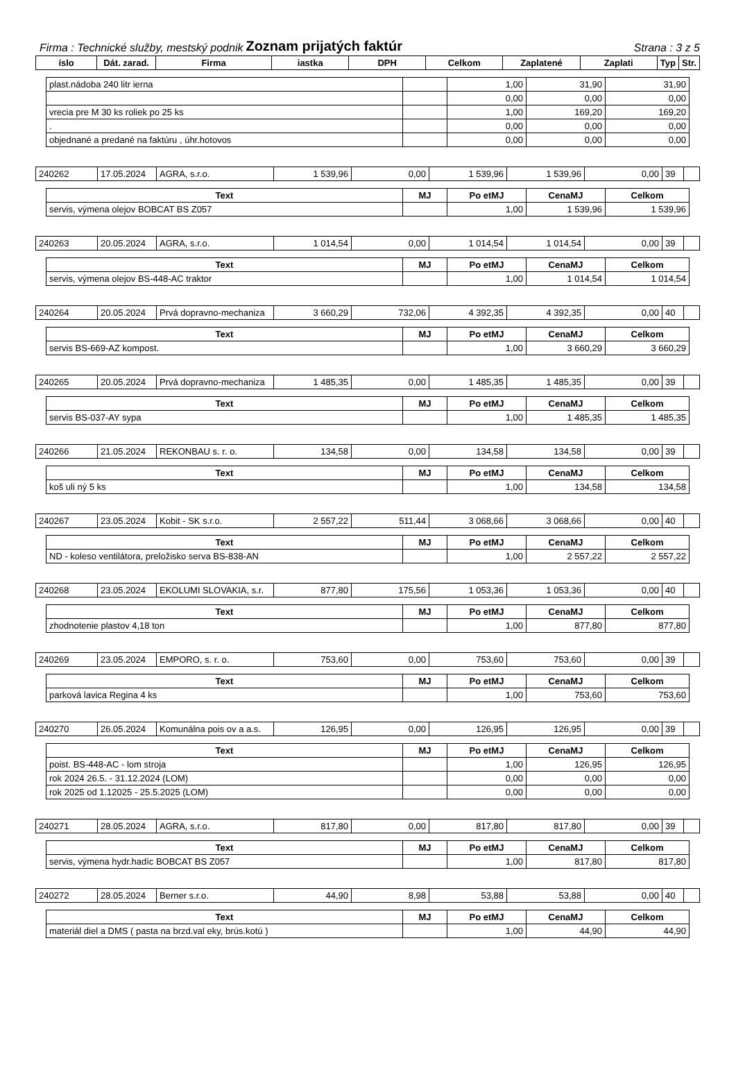Firma : Technické služby, mestský podnik Zoznam prijatých faktúr Strana : 3 z 5
| íslo | Dát. zarad. | Firma | iastka | DPH | Celkom | Zaplatené | Zaplati | Typ | Str. |
| --- | --- | --- | --- | --- | --- | --- | --- | --- | --- |
| plast.nádoba 240 litr ierna | | 1,00 | 31,90 | 31,90 |
| | | 0,00 | 0,00 | 0,00 |
| vrecia pre M 30 ks roliek po 25 ks | | 1,00 | 169,20 | 169,20 |
| . | | 0,00 | 0,00 | 0,00 |
| objednané a predané na faktúru , úhr.hotovos | | 0,00 | 0,00 | 0,00 |
| 240262 | 17.05.2024 | AGRA, s.r.o. | 1 539,96 | 0,00 | 1 539,96 | 1 539,96 | 0,00 | 39 | |
| Text | MJ | Po etMJ | CenaMJ | Celkom |
| --- | --- | --- | --- | --- |
| servis, výmena olejov BOBCAT BS Z057 | | 1,00 | 1 539,96 | 1 539,96 |
| 240263 | 20.05.2024 | AGRA, s.r.o. | 1 014,54 | 0,00 | 1 014,54 | 1 014,54 | 0,00 | 39 | |
| Text | MJ | Po etMJ | CenaMJ | Celkom |
| --- | --- | --- | --- | --- |
| servis, výmena olejov BS-448-AC traktor | | 1,00 | 1 014,54 | 1 014,54 |
| 240264 | 20.05.2024 | Prvá dopravno-mechaniza | 3 660,29 | 732,06 | 4 392,35 | 4 392,35 | 0,00 | 40 | |
| Text | MJ | Po etMJ | CenaMJ | Celkom |
| --- | --- | --- | --- | --- |
| servis BS-669-AZ kompost. | | 1,00 | 3 660,29 | 3 660,29 |
| 240265 | 20.05.2024 | Prvá dopravno-mechaniza | 1 485,35 | 0,00 | 1 485,35 | 1 485,35 | 0,00 | 39 | |
| Text | MJ | Po etMJ | CenaMJ | Celkom |
| --- | --- | --- | --- | --- |
| servis BS-037-AY sypa | | 1,00 | 1 485,35 | 1 485,35 |
| 240266 | 21.05.2024 | REKONBAU s. r. o. | 134,58 | 0,00 | 134,58 | 134,58 | 0,00 | 39 | |
| Text | MJ | Po etMJ | CenaMJ | Celkom |
| --- | --- | --- | --- | --- |
| koš uli ný 5 ks | | 1,00 | 134,58 | 134,58 |
| 240267 | 23.05.2024 | Kobit - SK s.r.o. | 2 557,22 | 511,44 | 3 068,66 | 3 068,66 | 0,00 | 40 | |
| Text | MJ | Po etMJ | CenaMJ | Celkom |
| --- | --- | --- | --- | --- |
| ND - koleso ventilátora, preložisko serva BS-838-AN | | 1,00 | 2 557,22 | 2 557,22 |
| 240268 | 23.05.2024 | EKOLUMI SLOVAKIA, s.r. | 877,80 | 175,56 | 1 053,36 | 1 053,36 | 0,00 | 40 | |
| Text | MJ | Po etMJ | CenaMJ | Celkom |
| --- | --- | --- | --- | --- |
| zhodnotenie plastov 4,18 ton | | 1,00 | 877,80 | 877,80 |
| 240269 | 23.05.2024 | EMPORO, s. r. o. | 753,60 | 0,00 | 753,60 | 753,60 | 0,00 | 39 | |
| Text | MJ | Po etMJ | CenaMJ | Celkom |
| --- | --- | --- | --- | --- |
| parková lavica Regina 4 ks | | 1,00 | 753,60 | 753,60 |
| 240270 | 26.05.2024 | Komunálna pois ov a a.s. | 126,95 | 0,00 | 126,95 | 126,95 | 0,00 | 39 | |
| Text | MJ | Po etMJ | CenaMJ | Celkom |
| --- | --- | --- | --- | --- |
| poist. BS-448-AC - lom stroja | | 1,00 | 126,95 | 126,95 |
| rok 2024 26.5. - 31.12.2024 (LOM) | | 0,00 | 0,00 | 0,00 |
| rok 2025 od 1.12025 - 25.5.2025 (LOM) | | 0,00 | 0,00 | 0,00 |
| 240271 | 28.05.2024 | AGRA, s.r.o. | 817,80 | 0,00 | 817,80 | 817,80 | 0,00 | 39 | |
| Text | MJ | Po etMJ | CenaMJ | Celkom |
| --- | --- | --- | --- | --- |
| servis, výmena hydr.hadíc BOBCAT BS Z057 | | 1,00 | 817,80 | 817,80 |
| 240272 | 28.05.2024 | Berner s.r.o. | 44,90 | 8,98 | 53,88 | 53,88 | 0,00 | 40 | |
| Text | MJ | Po etMJ | CenaMJ | Celkom |
| --- | --- | --- | --- | --- |
| materiál diel a DMS ( pasta na brzd.val eky, brús.kotú ) | | 1,00 | 44,90 | 44,90 |